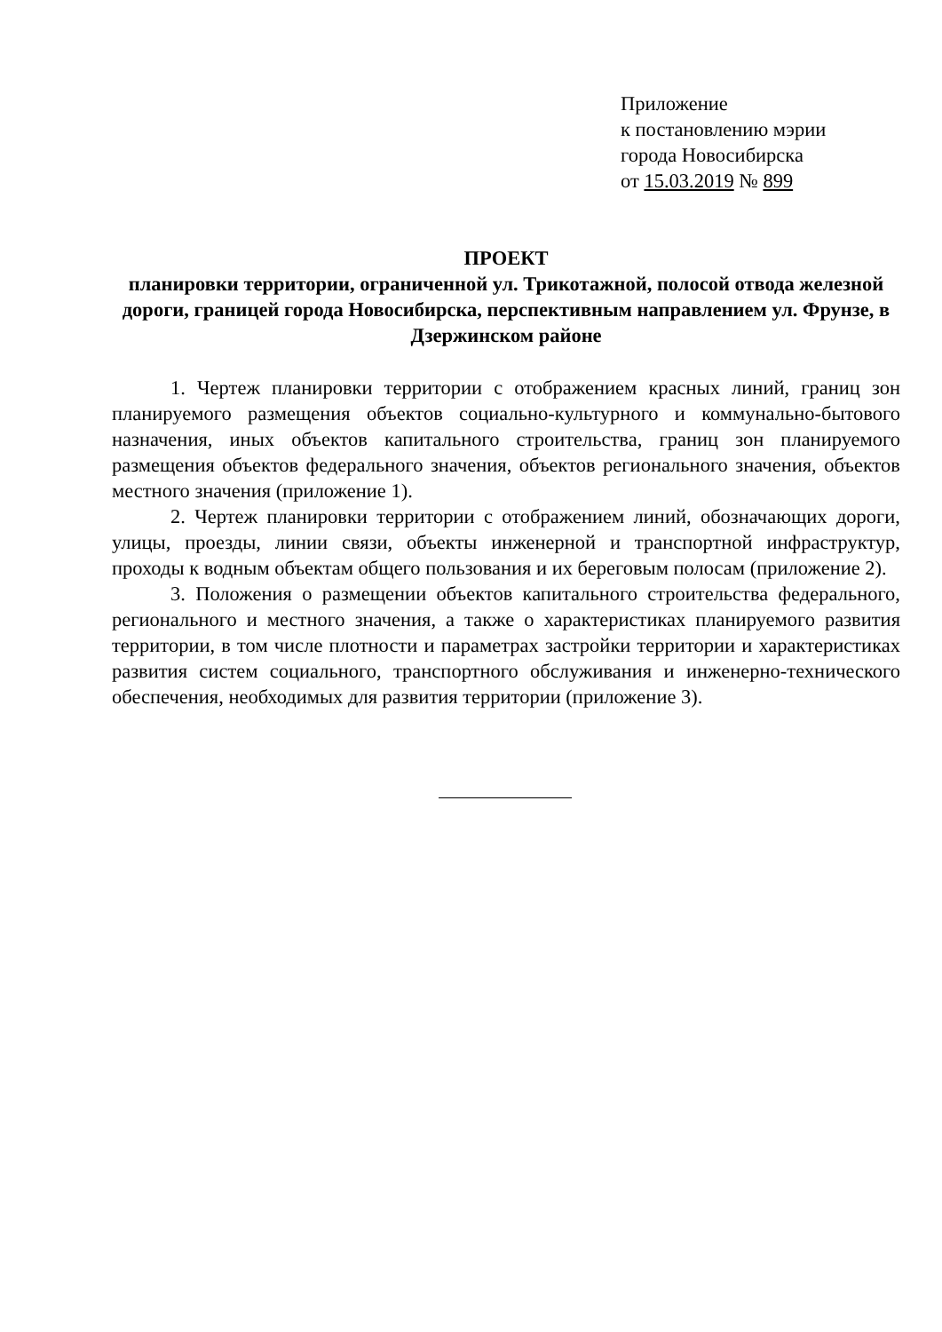Приложение
к постановлению мэрии
города Новосибирска
от 15.03.2019 № 899
ПРОЕКТ
планировки территории, ограниченной ул. Трикотажной, полосой отвода железной дороги, границей города Новосибирска, перспективным направлением ул. Фрунзе, в Дзержинском районе
1. Чертеж планировки территории с отображением красных линий, границ зон планируемого размещения объектов социально-культурного и коммунально-бытового назначения, иных объектов капитального строительства, границ зон планируемого размещения объектов федерального значения, объектов регионального значения, объектов местного значения (приложение 1).
2. Чертеж планировки территории с отображением линий, обозначающих дороги, улицы, проезды, линии связи, объекты инженерной и транспортной инфраструктур, проходы к водным объектам общего пользования и их береговым полосам (приложение 2).
3. Положения о размещении объектов капитального строительства федерального, регионального и местного значения, а также о характеристиках планируемого развития территории, в том числе плотности и параметрах застройки территории и характеристиках развития систем социального, транспортного обслуживания и инженерно-технического обеспечения, необходимых для развития территории (приложение 3).